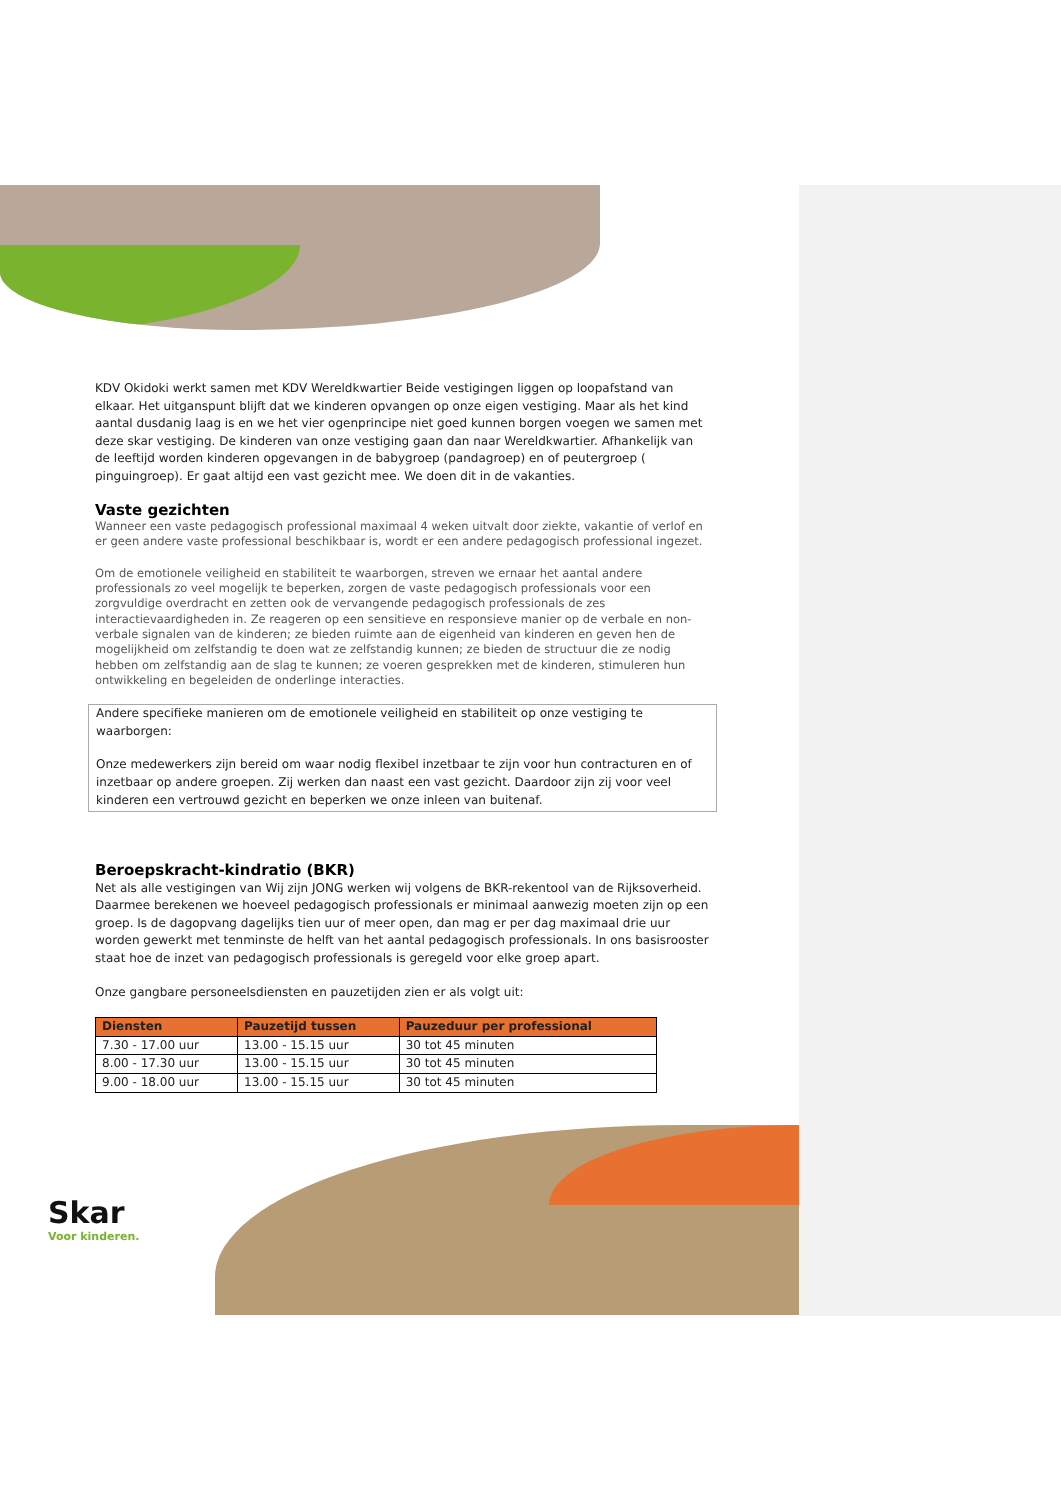KDV Okidoki werkt samen met KDV Wereldkwartier Beide vestigingen liggen op loopafstand van elkaar. Het uitganspunt blijft dat we kinderen opvangen op onze eigen vestiging. Maar als het kind aantal dusdanig laag is en we het vier ogenprincipe niet goed kunnen borgen voegen we samen met deze skar vestiging. De kinderen van onze vestiging gaan dan naar Wereldkwartier. Afhankelijk van de leeftijd worden kinderen opgevangen in de babygroep (pandagroep) en of peutergroep ( pinguingroep). Er gaat altijd een vast gezicht mee. We doen dit in de vakanties.
Vaste gezichten
Wanneer een vaste pedagogisch professional maximaal 4 weken uitvalt door ziekte, vakantie of verlof en er geen andere vaste professional beschikbaar is, wordt er een andere pedagogisch professional ingezet.
Om de emotionele veiligheid en stabiliteit te waarborgen, streven we ernaar het aantal andere professionals zo veel mogelijk te beperken, zorgen de vaste pedagogisch professionals voor een zorgvuldige overdracht en zetten ook de vervangende pedagogisch professionals de zes interactievaardigheden in. Ze reageren op een sensitieve en responsieve manier op de verbale en non-verbale signalen van de kinderen; ze bieden ruimte aan de eigenheid van kinderen en geven hen de mogelijkheid om zelfstandig te doen wat ze zelfstandig kunnen; ze bieden de structuur die ze nodig hebben om zelfstandig aan de slag te kunnen; ze voeren gesprekken met de kinderen, stimuleren hun ontwikkeling en begeleiden de onderlinge interacties.
Andere specifieke manieren om de emotionele veiligheid en stabiliteit op onze vestiging te waarborgen:
Onze medewerkers zijn bereid om waar nodig flexibel inzetbaar te zijn voor hun contracturen en of inzetbaar op andere groepen. Zij werken dan naast een vast gezicht. Daardoor zijn zij voor veel kinderen een vertrouwd gezicht en beperken we onze inleen van buitenaf.
Beroepskracht-kindratio (BKR)
Net als alle vestigingen van Wij zijn JONG werken wij volgens de BKR-rekentool van de Rijksoverheid. Daarmee berekenen we hoeveel pedagogisch professionals er minimaal aanwezig moeten zijn op een groep. Is de dagopvang dagelijks tien uur of meer open, dan mag er per dag maximaal drie uur worden gewerkt met tenminste de helft van het aantal pedagogisch professionals. In ons basisrooster staat hoe de inzet van pedagogisch professionals is geregeld voor elke groep apart.
Onze gangbare personeelsdiensten en pauzetijden zien er als volgt uit:
| Diensten | Pauzetijd tussen | Pauzeduur per professional |
| --- | --- | --- |
| 7.30 - 17.00 uur | 13.00 - 15.15 uur | 30 tot 45 minuten |
| 8.00 - 17.30 uur | 13.00 - 15.15 uur | 30 tot 45 minuten |
| 9.00 - 18.00 uur | 13.00 - 15.15 uur | 30 tot 45 minuten |
Skar
Voor kinderen.